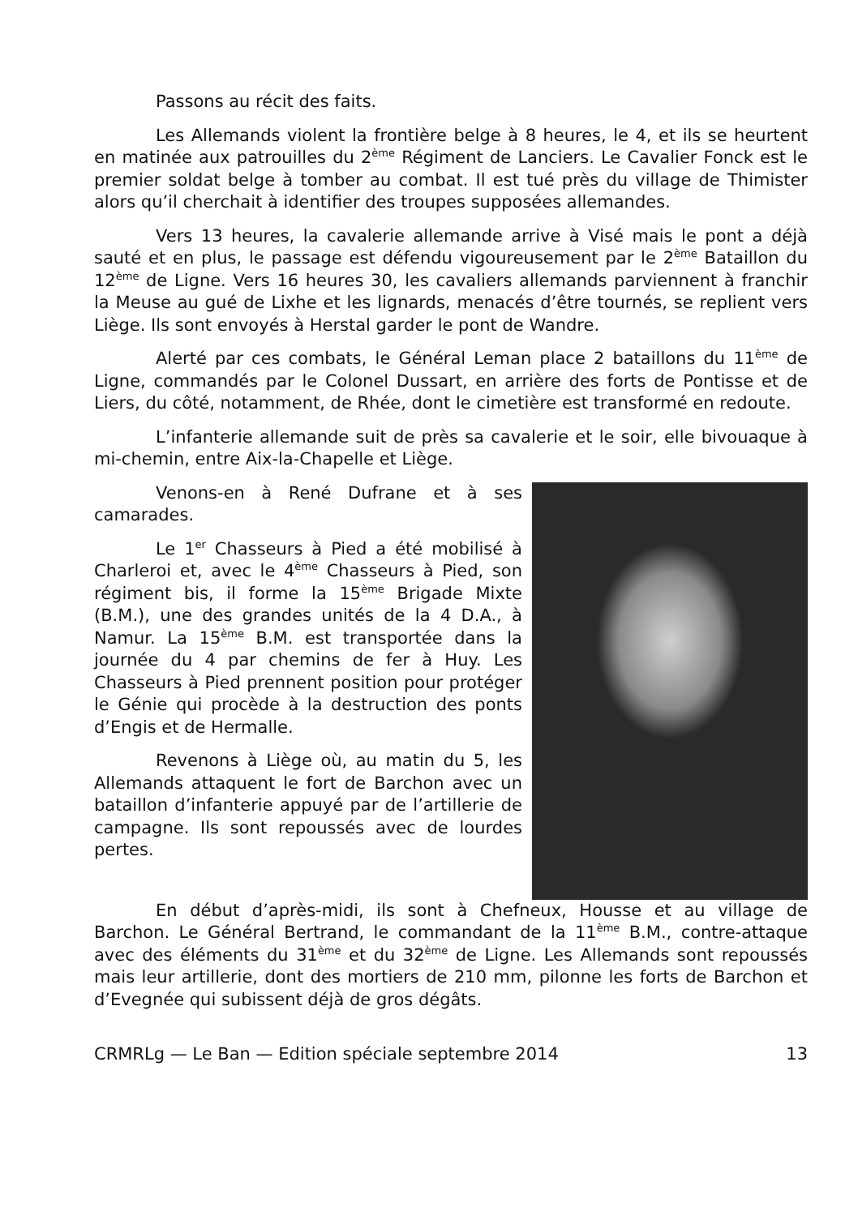Passons au récit des faits.
Les Allemands violent la frontière belge à 8 heures, le 4, et ils se heurtent en matinée aux patrouilles du 2<sup>ème</sup> Régiment de Lanciers. Le Cavalier Fonck est le premier soldat belge à tomber au combat. Il est tué près du village de Thimister alors qu’il cherchait à identifier des troupes supposées allemandes.
Vers 13 heures, la cavalerie allemande arrive à Visé mais le pont a déjà sauté et en plus, le passage est défendu vigoureusement par le 2<sup>ème</sup> Bataillon du 12<sup>ème</sup> de Ligne. Vers 16 heures 30, les cavaliers allemands parviennent à franchir la Meuse au gué de Lixhe et les lignards, menacés d’être tournés, se replient vers Liège. Ils sont envoyés à Herstal garder le pont de Wandre.
Alerté par ces combats, le Général Leman place 2 bataillons du 11<sup>ème</sup> de Ligne, commandés par le Colonel Dussart, en arrière des forts de Pontisse et de Liers, du côté, notamment, de Rhée, dont le cimetière est transformé en redoute.
L’infanterie allemande suit de près sa cavalerie et le soir, elle bivouaque à mi-chemin, entre Aix-la-Chapelle et Liège.
Venons-en à René Dufrane et à ses camarades.
Le 1<sup>er</sup> Chasseurs à Pied a été mobilisé à Charleroi et, avec le 4<sup>ème</sup> Chasseurs à Pied, son régiment bis, il forme la 15<sup>ème</sup> Brigade Mixte (B.M.), une des grandes unités de la 4 D.A., à Namur. La 15<sup>ème</sup> B.M. est transportée dans la journée du 4 par chemins de fer à Huy. Les Chasseurs à Pied prennent position pour protéger le Génie qui procède à la destruction des ponts d’Engis et de Hermalle.
Revenons à Liège où, au matin du 5, les Allemands attaquent le fort de Barchon avec un bataillon d’infanterie appuyé par de l’artillerie de campagne. Ils sont repoussés avec de lourdes pertes.
En début d’après-midi, ils sont à Chefneux, Housse et au village de Barchon. Le Général Bertrand, le commandant de la 11<sup>ème</sup> B.M., contre-attaque avec des éléments du 31<sup>ème</sup> et du 32<sup>ème</sup> de Ligne. Les Allemands sont repoussés mais leur artillerie, dont des mortiers de 210 mm, pilonne les forts de Barchon et d’Evegnée qui subissent déjà de gros dégâts.
CRMRLg — Le Ban — Edition spéciale septembre 2014 13